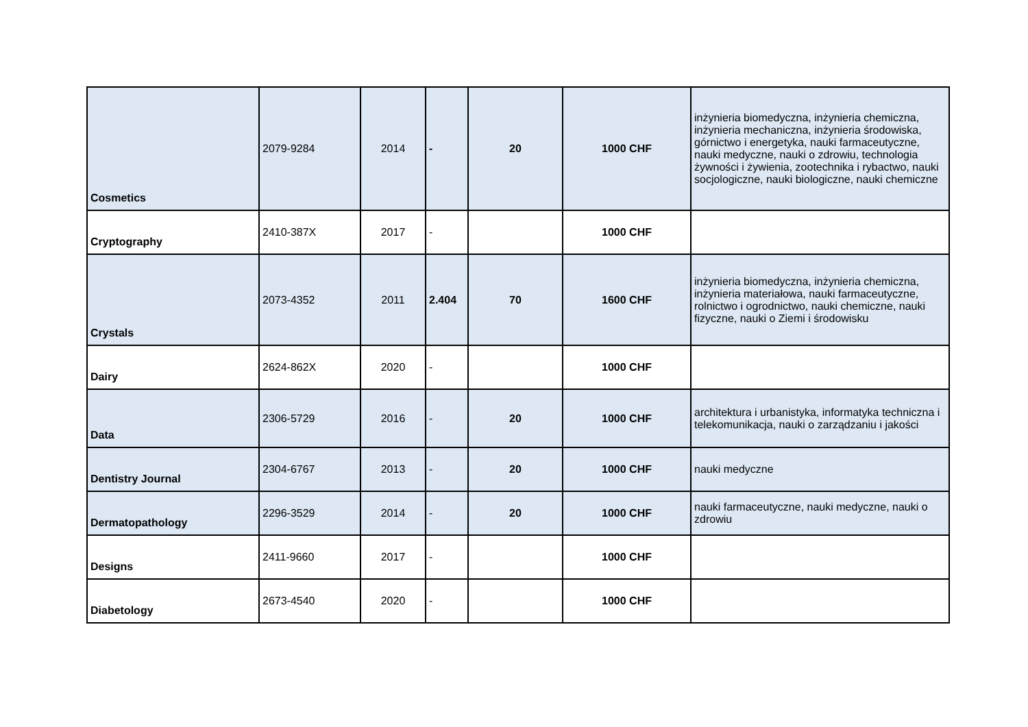| Cosmetics | 2079-9284 | 2014 | - | 20 | 1000 CHF | inżynieria biomedyczna, inżynieria chemiczna, inżynieria mechaniczna, inżynieria środowiska, górnictwo i energetyka, nauki farmaceutyczne, nauki medyczne, nauki o zdrowiu, technologia żywności i żywienia, zootechnika i rybactwo, nauki socjologiczne, nauki biologiczne, nauki chemiczne |
| Cryptography | 2410-387X | 2017 | - | | 1000 CHF | |
| Crystals | 2073-4352 | 2011 | 2.404 | 70 | 1600 CHF | inżynieria biomedyczna, inżynieria chemiczna, inżynieria materiałowa, nauki farmaceutyczne, rolnictwo i ogrodnictwo, nauki chemiczne, nauki fizyczne, nauki o Ziemi i środowisku |
| Dairy | 2624-862X | 2020 | - | | 1000 CHF | |
| Data | 2306-5729 | 2016 | - | 20 | 1000 CHF | architektura i urbanistyka, informatyka techniczna i telekomunikacja, nauki o zarządzaniu i jakości |
| Dentistry Journal | 2304-6767 | 2013 | - | 20 | 1000 CHF | nauki medyczne |
| Dermatopathology | 2296-3529 | 2014 | - | 20 | 1000 CHF | nauki farmaceutyczne, nauki medyczne, nauki o zdrowiu |
| Designs | 2411-9660 | 2017 | - | | 1000 CHF | |
| Diabetology | 2673-4540 | 2020 | - | | 1000 CHF | |